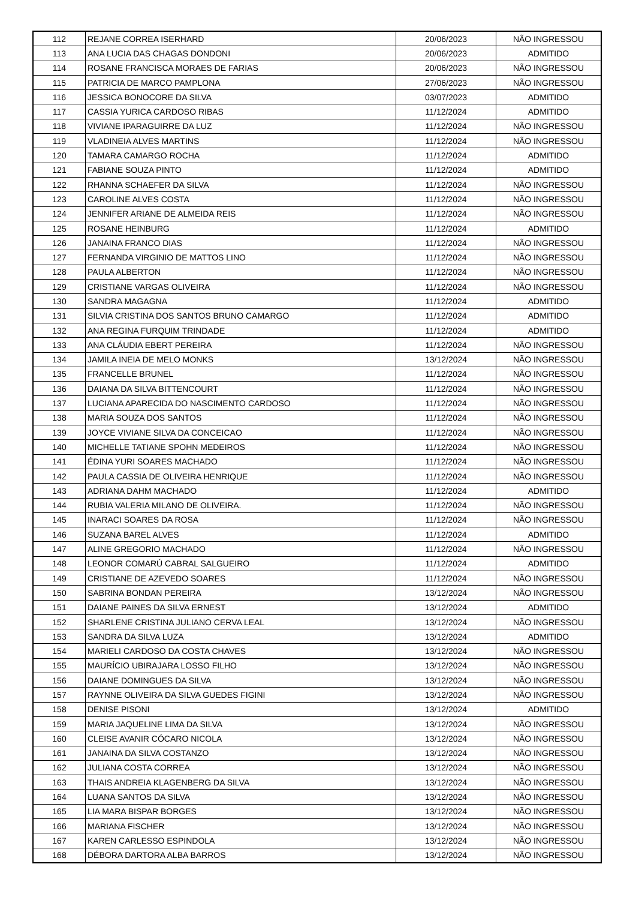| 112 | REJANE CORREA ISERHARD | 20/06/2023 | NÃO INGRESSOU |
| 113 | ANA LUCIA DAS CHAGAS DONDONI | 20/06/2023 | ADMITIDO |
| 114 | ROSANE FRANCISCA MORAES DE FARIAS | 20/06/2023 | NÃO INGRESSOU |
| 115 | PATRICIA DE MARCO PAMPLONA | 27/06/2023 | NÃO INGRESSOU |
| 116 | JESSICA BONOCORE DA SILVA | 03/07/2023 | ADMITIDO |
| 117 | CASSIA YURICA CARDOSO RIBAS | 11/12/2024 | ADMITIDO |
| 118 | VIVIANE IPARAGUIRRE DA LUZ | 11/12/2024 | NÃO INGRESSOU |
| 119 | VLADINEIA ALVES MARTINS | 11/12/2024 | NÃO INGRESSOU |
| 120 | TAMARA CAMARGO ROCHA | 11/12/2024 | ADMITIDO |
| 121 | FABIANE SOUZA PINTO | 11/12/2024 | ADMITIDO |
| 122 | RHANNA SCHAEFER DA SILVA | 11/12/2024 | NÃO INGRESSOU |
| 123 | CAROLINE ALVES COSTA | 11/12/2024 | NÃO INGRESSOU |
| 124 | JENNIFER ARIANE DE ALMEIDA REIS | 11/12/2024 | NÃO INGRESSOU |
| 125 | ROSANE HEINBURG | 11/12/2024 | ADMITIDO |
| 126 | JANAINA FRANCO DIAS | 11/12/2024 | NÃO INGRESSOU |
| 127 | FERNANDA VIRGINIO DE MATTOS LINO | 11/12/2024 | NÃO INGRESSOU |
| 128 | PAULA ALBERTON | 11/12/2024 | NÃO INGRESSOU |
| 129 | CRISTIANE VARGAS OLIVEIRA | 11/12/2024 | NÃO INGRESSOU |
| 130 | SANDRA MAGAGNA | 11/12/2024 | ADMITIDO |
| 131 | SILVIA CRISTINA DOS SANTOS BRUNO CAMARGO | 11/12/2024 | ADMITIDO |
| 132 | ANA REGINA FURQUIM TRINDADE | 11/12/2024 | ADMITIDO |
| 133 | ANA CLÁUDIA EBERT PEREIRA | 11/12/2024 | NÃO INGRESSOU |
| 134 | JAMILA INEIA DE MELO MONKS | 13/12/2024 | NÃO INGRESSOU |
| 135 | FRANCELLE BRUNEL | 11/12/2024 | NÃO INGRESSOU |
| 136 | DAIANA DA SILVA BITTENCOURT | 11/12/2024 | NÃO INGRESSOU |
| 137 | LUCIANA APARECIDA DO NASCIMENTO CARDOSO | 11/12/2024 | NÃO INGRESSOU |
| 138 | MARIA SOUZA DOS SANTOS | 11/12/2024 | NÃO INGRESSOU |
| 139 | JOYCE VIVIANE SILVA DA CONCEICAO | 11/12/2024 | NÃO INGRESSOU |
| 140 | MICHELLE TATIANE SPOHN MEDEIROS | 11/12/2024 | NÃO INGRESSOU |
| 141 | ÉDINA YURI SOARES MACHADO | 11/12/2024 | NÃO INGRESSOU |
| 142 | PAULA CASSIA DE OLIVEIRA HENRIQUE | 11/12/2024 | NÃO INGRESSOU |
| 143 | ADRIANA DAHM MACHADO | 11/12/2024 | ADMITIDO |
| 144 | RUBIA VALERIA MILANO DE OLIVEIRA. | 11/12/2024 | NÃO INGRESSOU |
| 145 | INARACI SOARES DA ROSA | 11/12/2024 | NÃO INGRESSOU |
| 146 | SUZANA BAREL ALVES | 11/12/2024 | ADMITIDO |
| 147 | ALINE GREGORIO MACHADO | 11/12/2024 | NÃO INGRESSOU |
| 148 | LEONOR COMARÚ CABRAL SALGUEIRO | 11/12/2024 | ADMITIDO |
| 149 | CRISTIANE DE AZEVEDO SOARES | 11/12/2024 | NÃO INGRESSOU |
| 150 | SABRINA BONDAN PEREIRA | 13/12/2024 | NÃO INGRESSOU |
| 151 | DAIANE PAINES DA SILVA ERNEST | 13/12/2024 | ADMITIDO |
| 152 | SHARLENE CRISTINA JULIANO CERVA LEAL | 13/12/2024 | NÃO INGRESSOU |
| 153 | SANDRA DA SILVA LUZA | 13/12/2024 | ADMITIDO |
| 154 | MARIELI CARDOSO DA COSTA CHAVES | 13/12/2024 | NÃO INGRESSOU |
| 155 | MAURÍCIO UBIRAJARA LOSSO FILHO | 13/12/2024 | NÃO INGRESSOU |
| 156 | DAIANE DOMINGUES DA SILVA | 13/12/2024 | NÃO INGRESSOU |
| 157 | RAYNNE OLIVEIRA DA SILVA GUEDES FIGINI | 13/12/2024 | NÃO INGRESSOU |
| 158 | DENISE PISONI | 13/12/2024 | ADMITIDO |
| 159 | MARIA JAQUELINE LIMA DA SILVA | 13/12/2024 | NÃO INGRESSOU |
| 160 | CLEISE AVANIR CÓCARO NICOLA | 13/12/2024 | NÃO INGRESSOU |
| 161 | JANAINA DA SILVA COSTANZO | 13/12/2024 | NÃO INGRESSOU |
| 162 | JULIANA COSTA CORREA | 13/12/2024 | NÃO INGRESSOU |
| 163 | THAIS ANDREIA KLAGENBERG DA SILVA | 13/12/2024 | NÃO INGRESSOU |
| 164 | LUANA SANTOS DA SILVA | 13/12/2024 | NÃO INGRESSOU |
| 165 | LIA MARA BISPAR BORGES | 13/12/2024 | NÃO INGRESSOU |
| 166 | MARIANA FISCHER | 13/12/2024 | NÃO INGRESSOU |
| 167 | KAREN CARLESSO ESPINDOLA | 13/12/2024 | NÃO INGRESSOU |
| 168 | DÉBORA DARTORA ALBA BARROS | 13/12/2024 | NÃO INGRESSOU |